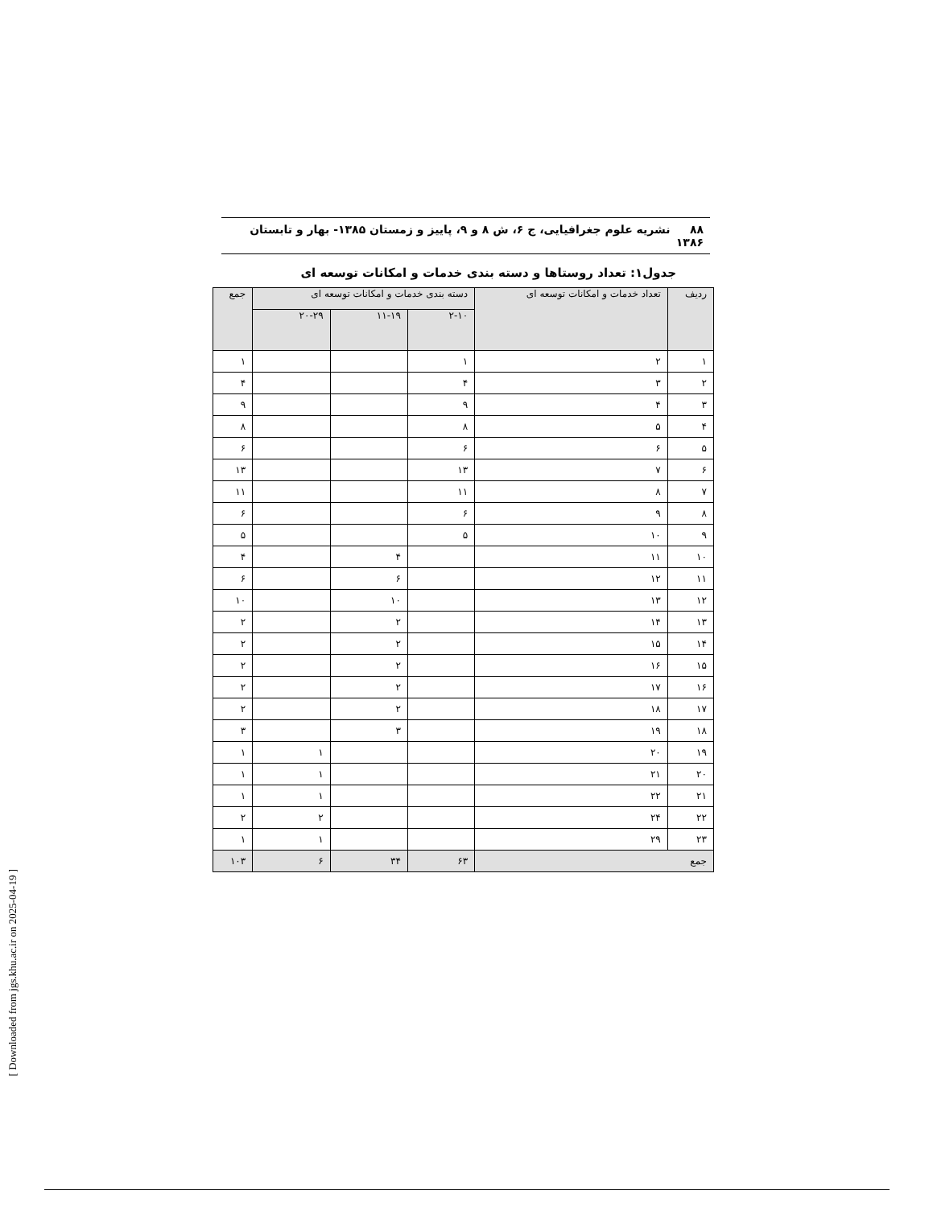۸۸ نشریه علوم جغرافیایی، ج ۶، ش ۸ و ۹، پاییز و زمستان ۱۳۸۵- بهار و تابستان ۱۳۸۶
جدول۱: تعداد روستاها و دسته بندی خدمات و امکانات توسعه ای
| ردیف | تعداد خدمات و امکانات توسعه ای | دسته بندی خدمات و امکانات توسعه ای | | | جمع |
| --- | --- | --- | --- | --- | --- |
| | | ۲-۱۰ | ۱۱-۱۹ | ۲۰-۲۹ | |
| ۱ | ۲ | ۱ | | | ۱ |
| ۲ | ۳ | ۴ | | | ۴ |
| ۳ | ۴ | ۹ | | | ۹ |
| ۴ | ۵ | ۸ | | | ۸ |
| ۵ | ۶ | ۶ | | | ۶ |
| ۶ | ۷ | ۱۳ | | | ۱۳ |
| ۷ | ۸ | ۱۱ | | | ۱۱ |
| ۸ | ۹ | ۶ | | | ۶ |
| ۹ | ۱۰ | ۵ | | | ۵ |
| ۱۰ | ۱۱ | | ۴ | | ۴ |
| ۱۱ | ۱۲ | | ۶ | | ۶ |
| ۱۲ | ۱۳ | | ۱۰ | | ۱۰ |
| ۱۳ | ۱۴ | | ۲ | | ۲ |
| ۱۴ | ۱۵ | | ۲ | | ۲ |
| ۱۵ | ۱۶ | | ۲ | | ۲ |
| ۱۶ | ۱۷ | | ۲ | | ۲ |
| ۱۷ | ۱۸ | | ۲ | | ۲ |
| ۱۸ | ۱۹ | | ۳ | | ۳ |
| ۱۹ | ۲۰ | | | ۱ | ۱ |
| ۲۰ | ۲۱ | | | ۱ | ۱ |
| ۲۱ | ۲۲ | | | ۱ | ۱ |
| ۲۲ | ۲۴ | | | ۲ | ۲ |
| ۲۳ | ۲۹ | | | ۱ | ۱ |
| جمع | | ۶۳ | ۳۴ | ۶ | ۱۰۳ |
[ Downloaded from jgs.khu.ac.ir on 2025-04-19 ]